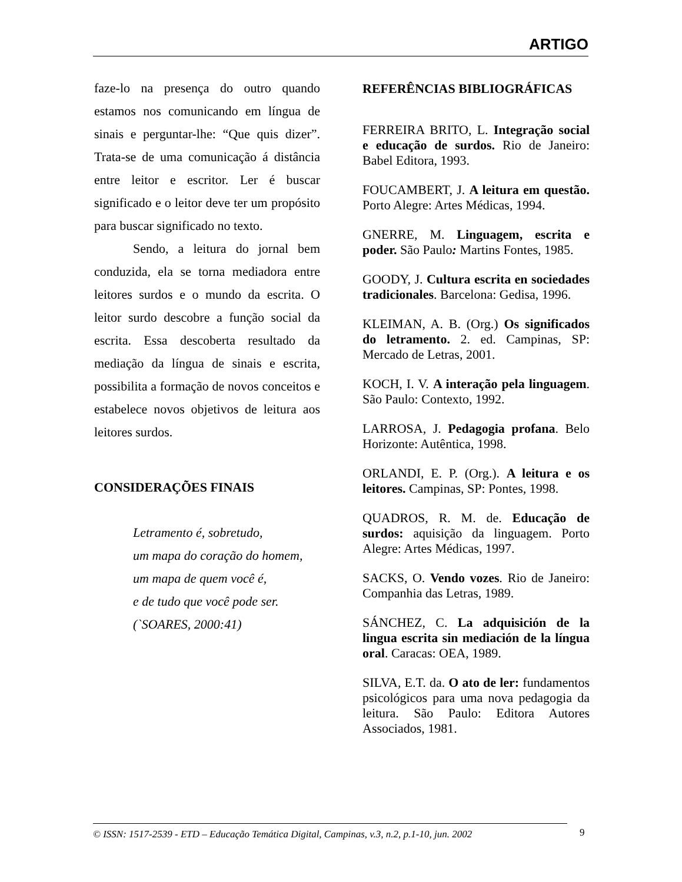ARTIGO
faze-lo na presença do outro quando estamos nos comunicando em língua de sinais e perguntar-lhe: “Que quis dizer”. Trata-se de uma comunicação á distância entre leitor e escritor. Ler é buscar significado e o leitor deve ter um propósito para buscar significado no texto.
Sendo, a leitura do jornal bem conduzida, ela se torna mediadora entre leitores surdos e o mundo da escrita. O leitor surdo descobre a função social da escrita. Essa descoberta resultado da mediação da língua de sinais e escrita, possibilita a formação de novos conceitos e estabelece novos objetivos de leitura aos leitores surdos.
CONSIDERAÇÕES FINAIS
Letramento é, sobretudo,
um mapa do coração do homem,
um mapa de quem você é,
e de tudo que você pode ser.
(`SOARES, 2000:41)
REFERÊNCIAS BIBLIOGRÁFICAS
FERREIRA BRITO, L. Integração social e educação de surdos. Rio de Janeiro: Babel Editora, 1993.
FOUCAMBERT, J. A leitura em questão. Porto Alegre: Artes Médicas, 1994.
GNERRE, M. Linguagem, escrita e poder. São Paulo: Martins Fontes, 1985.
GOODY, J. Cultura escrita en sociedades tradicionales. Barcelona: Gedisa, 1996.
KLEIMAN, A. B. (Org.) Os significados do letramento. 2. ed. Campinas, SP: Mercado de Letras, 2001.
KOCH, I. V. A interação pela linguagem. São Paulo: Contexto, 1992.
LARROSA, J. Pedagogia profana. Belo Horizonte: Autêntica, 1998.
ORLANDI, E. P. (Org.). A leitura e os leitores. Campinas, SP: Pontes, 1998.
QUADROS, R. M. de. Educação de surdos: aquisição da linguagem. Porto Alegre: Artes Médicas, 1997.
SACKS, O. Vendo vozes. Rio de Janeiro: Companhia das Letras, 1989.
SÁNCHEZ, C. La adquisición de la lingua escrita sin mediación de la língua oral. Caracas: OEA, 1989.
SILVA, E.T. da. O ato de ler: fundamentos psicológicos para uma nova pedagogia da leitura. São Paulo: Editora Autores Associados, 1981.
© ISSN: 1517-2539 - ETD – Educação Temática Digital, Campinas, v.3, n.2, p.1-10, jun. 2002
9